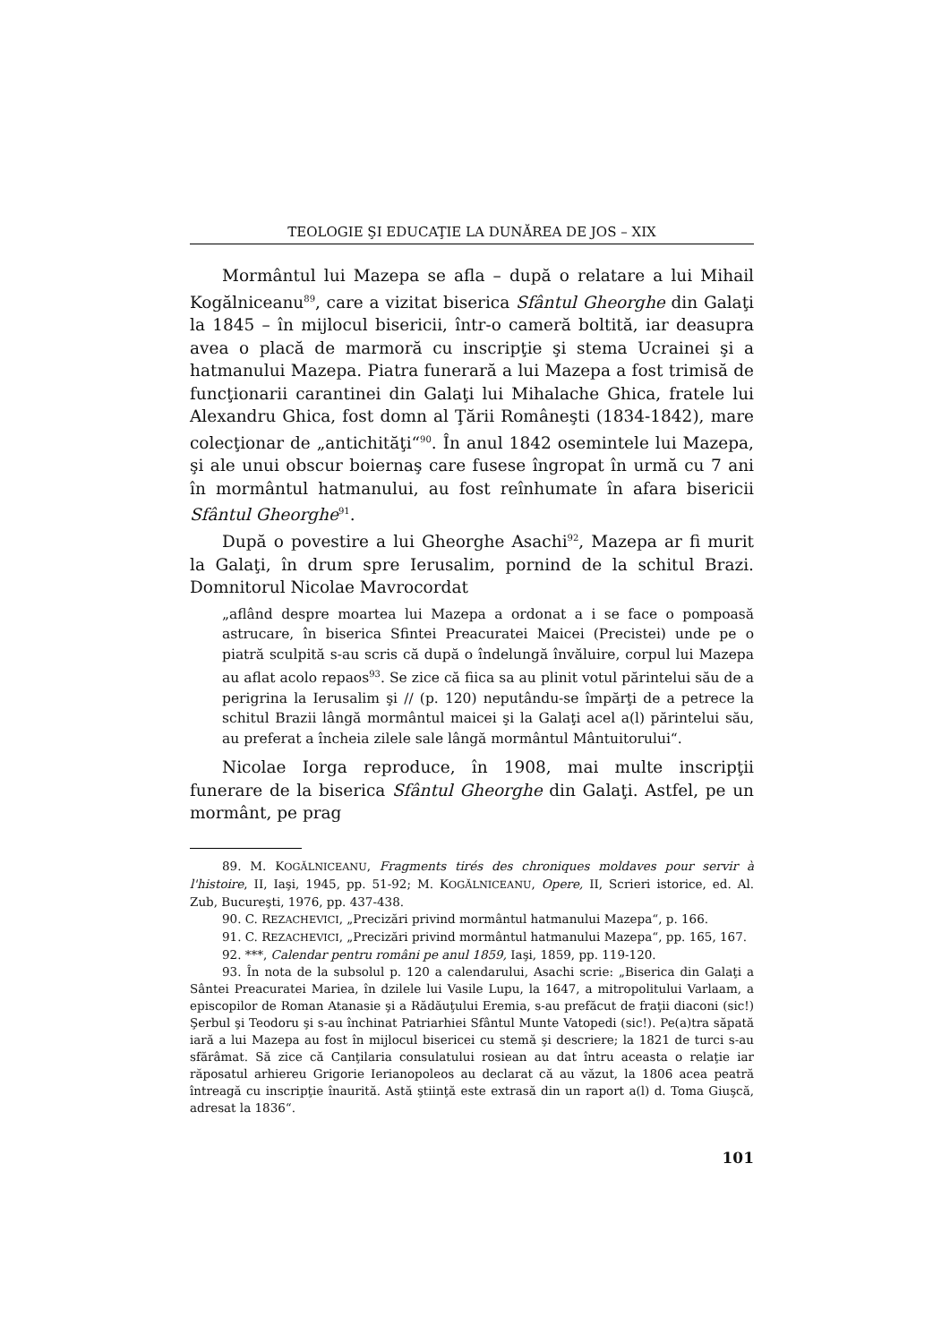TEOLOGIE ŞI EDUCAŢIE LA DUNĂREA DE JOS – XIX
Mormântul lui Mazepa se afla – după o relatare a lui Mihail Kogălniceanu<sup>89</sup>, care a vizitat biserica Sfântul Gheorghe din Galaţi la 1845 – în mijlocul bisericii, într-o cameră boltită, iar deasupra avea o placă de marmoră cu inscripţie şi stema Ucrainei şi a hatmanului Mazepa. Piatra funerară a lui Mazepa a fost trimisă de funcţionarii carantinei din Galaţi lui Mihalache Ghica, fratele lui Alexandru Ghica, fost domn al Ţării Româneşti (1834-1842), mare colecţionar de „antichităţi“<sup>90</sup>. În anul 1842 osemintele lui Mazepa, şi ale unui obscur boiernaş care fusese îngropat în urmă cu 7 ani în mormântul hatmanului, au fost reînhumate în afara bisericii Sfântul Gheorghe<sup>91</sup>.
După o povestire a lui Gheorghe Asachi<sup>92</sup>, Mazepa ar fi murit la Galaţi, în drum spre Ierusalim, pornind de la schitul Brazi. Domnitorul Nicolae Mavrocordat
„aflând despre moartea lui Mazepa a ordonat a i se face o pompoasă astrucare, în biserica Sfintei Preacuratei Maicei (Precistei) unde pe o piatră sculpită s-au scris că după o îndelungă învăluire, corpul lui Mazepa au aflat acolo repaos<sup>93</sup>. Se zice că fiica sa au plinit votul părintelui său de a perigrina la Ierusalim şi // (p. 120) neputându-se împărţi de a petrece la schitul Brazii lângă mormântul maicei şi la Galaţi acel a(l) părintelui său, au preferat a încheia zilele sale lângă mormântul Mântuitorului“.
Nicolae Iorga reproduce, în 1908, mai multe inscripţii funerare de la biserica Sfântul Gheorghe din Galaţi. Astfel, pe un mormânt, pe prag
89. M. KOGĂLNICEANU, Fragments tirés des chroniques moldaves pour servir à l'histoire, II, Iaşi, 1945, pp. 51-92; M. KOGĂLNICEANU, Opere, II, Scrieri istorice, ed. Al. Zub, Bucureşti, 1976, pp. 437-438.
90. C. REZACHEVICI, „Precizări privind mormântul hatmanului Mazepa“, p. 166.
91. C. REZACHEVICI, „Precizări privind mormântul hatmanului Mazepa“, pp. 165, 167.
92. ***, Calendar pentru români pe anul 1859, Iaşi, 1859, pp. 119-120.
93. În nota de la subsolul p. 120 a calendarului, Asachi scrie: „Biserica din Galaţi a Sântei Preacuratei Mariea, în dzilele lui Vasile Lupu, la 1647, a mitropolitului Varlaam, a episcopilor de Roman Atanasie şi a Rădăuţului Eremia, s-au prefăcut de fraţii diaconi (sic!) Şerbul şi Teodoru şi s-au închinat Patriarhiei Sfântul Munte Vatopedi (sic!). Pe(a)tra săpată iară a lui Mazepa au fost în mijlocul bisericei cu stemă şi descriere; la 1821 de turci s-au sfărâmat. Să zice că Canţilaria consulatului rosiean au dat întru aceasta o relaţie iar răposatul arhiereu Grigorie Ierianopoleos au declarat că au văzut, la 1806 acea peatră întreagă cu inscripţie înaurită. Astă ştiinţă este extrasă din un raport a(l) d. Toma Giuşcă, adresat la 1836“.
101